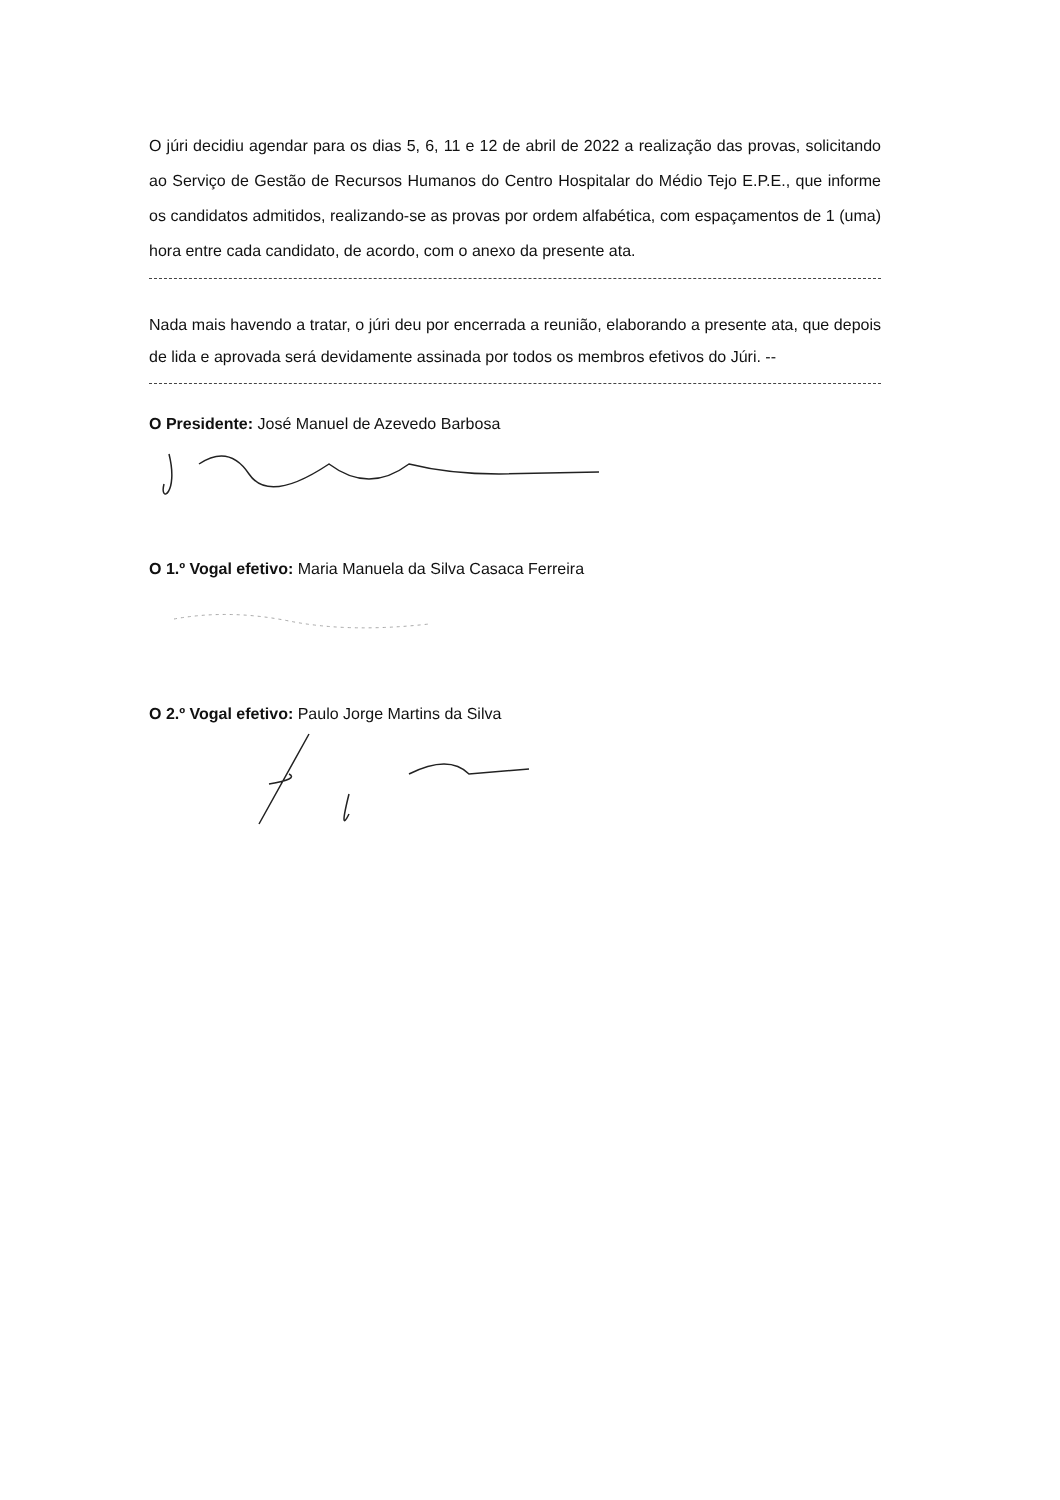O júri decidiu agendar para os dias 5, 6, 11 e 12 de abril de 2022 a realização das provas, solicitando ao Serviço de Gestão de Recursos Humanos do Centro Hospitalar do Médio Tejo E.P.E., que informe os candidatos admitidos, realizando-se as provas por ordem alfabética, com espaçamentos de 1 (uma) hora entre cada candidato, de acordo, com o anexo da presente ata.
Nada mais havendo a tratar, o júri deu por encerrada a reunião, elaborando a presente ata, que depois de lida e aprovada será devidamente assinada por todos os membros efetivos do Júri. --
O Presidente: José Manuel de Azevedo Barbosa
O 1.º Vogal efetivo: Maria Manuela da Silva Casaca Ferreira
O 2.º Vogal efetivo: Paulo Jorge Martins da Silva